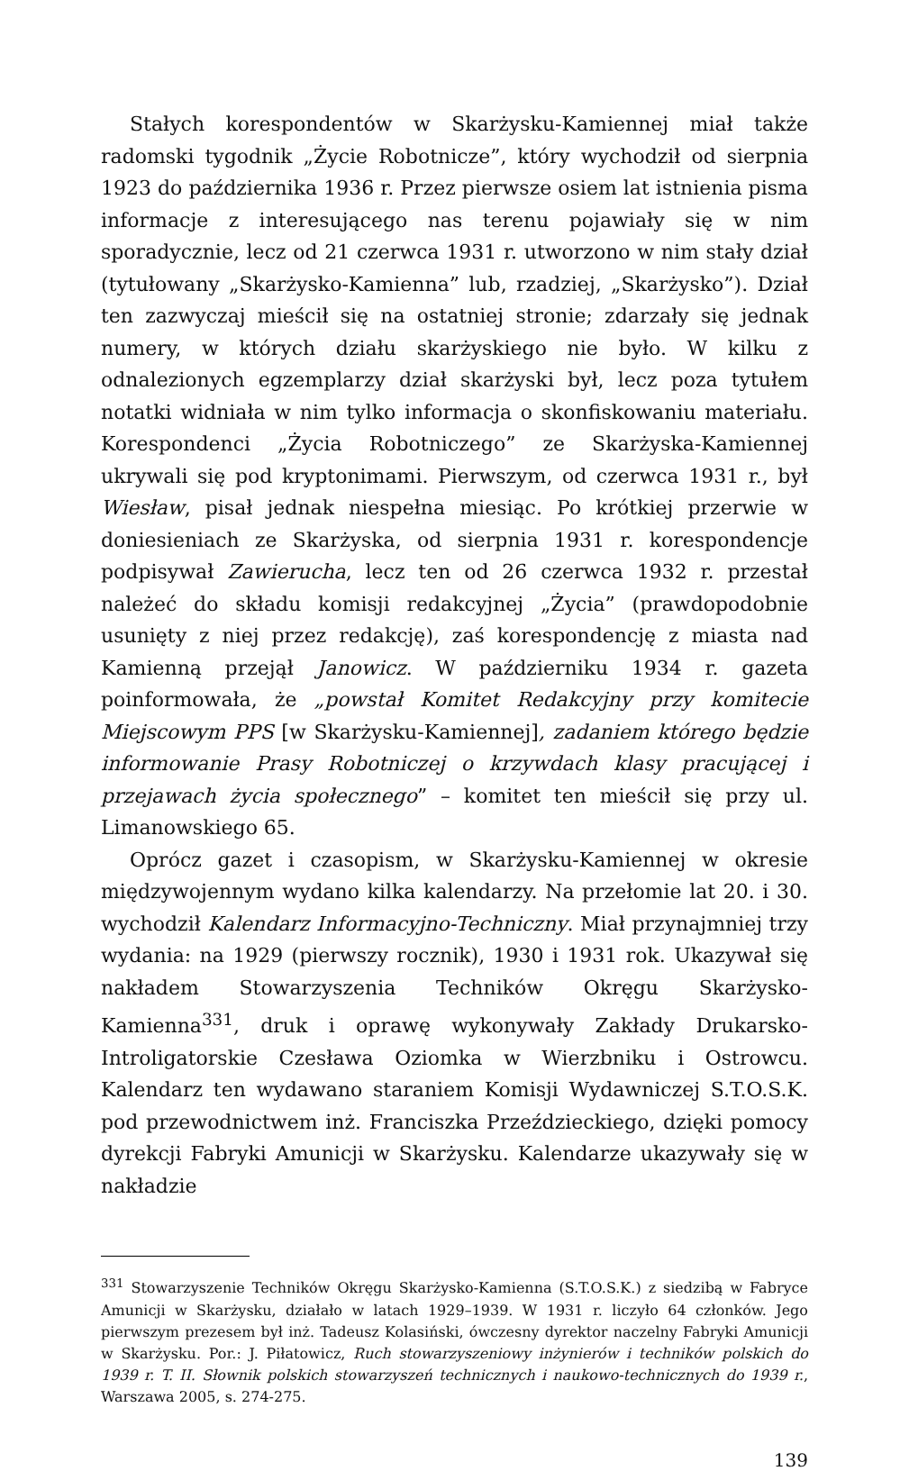Stałych korespondentów w Skarżysku-Kamiennej miał także radomski tygodnik „Życie Robotnicze”, który wychodził od sierpnia 1923 do października 1936 r. Przez pierwsze osiem lat istnienia pisma informacje z interesującego nas terenu pojawiały się w nim sporadycznie, lecz od 21 czerwca 1931 r. utworzono w nim stały dział (tytułowany „Skarżysko-Kamienna” lub, rzadziej, „Skarżysko”). Dział ten zazwyczaj mieścił się na ostatniej stronie; zdarzały się jednak numery, w których działu skarżyskiego nie było. W kilku z odnalezionych egzemplarzy dział skarżyski był, lecz poza tytułem notatki widniała w nim tylko informacja o skonfiskowaniu materiału. Korespondenci „Życia Robotniczego” ze Skarżyska-Kamiennej ukrywali się pod kryptonimami. Pierwszym, od czerwca 1931 r., był Wiesław, pisał jednak niespełna miesiąc. Po krótkiej przerwie w doniesieniach ze Skarżyska, od sierpnia 1931 r. korespondencje podpisywał Zawierucha, lecz ten od 26 czerwca 1932 r. przestał należeć do składu komisji redakcyjnej „Życia” (prawdopodobnie usunięty z niej przez redakcję), zaś korespondencję z miasta nad Kamienną przejął Janowicz. W październiku 1934 r. gazeta poinformowała, że „powstał Komitet Redakcyjny przy komitecie Miejscowym PPS [w Skarżysku-Kamiennej], zadaniem którego będzie informowanie Prasy Robotniczej o krzywdach klasy pracującej i przejawach życia społecznego” – komitet ten mieścił się przy ul. Limanowskiego 65.
Oprócz gazet i czasopism, w Skarżysku-Kamiennej w okresie międzywojennym wydano kilka kalendarzy. Na przełomie lat 20. i 30. wychodził Kalendarz Informacyjno-Techniczny. Miał przynajmniej trzy wydania: na 1929 (pierwszy rocznik), 1930 i 1931 rok. Ukazywał się nakładem Stowarzyszenia Techników Okręgu Skarżysko-Kamienna<sup>331</sup>, druk i oprawę wykonywały Zakłady Drukarsko-Introligatorskie Czesława Oziomka w Wierzbniku i Ostrowcu. Kalendarz ten wydawano staraniem Komisji Wydawniczej S.T.O.S.K. pod przewodnictwem inż. Franciszka Przeździeckiego, dzięki pomocy dyrekcji Fabryki Amunicji w Skarżysku. Kalendarze ukazywały się w nakładzie
<sup>331</sup> Stowarzyszenie Techników Okręgu Skarżysko-Kamienna (S.T.O.S.K.) z siedzibą w Fabryce Amunicji w Skarżysku, działało w latach 1929–1939. W 1931 r. liczyło 64 członków. Jego pierwszym prezesem był inż. Tadeusz Kolasiński, ówczesny dyrektor naczelny Fabryki Amunicji w Skarżysku. Por.: J. Piłatowicz, Ruch stowarzyszeniowy inżynierów i techników polskich do 1939 r. T. II. Słownik polskich stowarzyszeń technicznych i naukowo-technicznych do 1939 r., Warszawa 2005, s. 274-275.
139